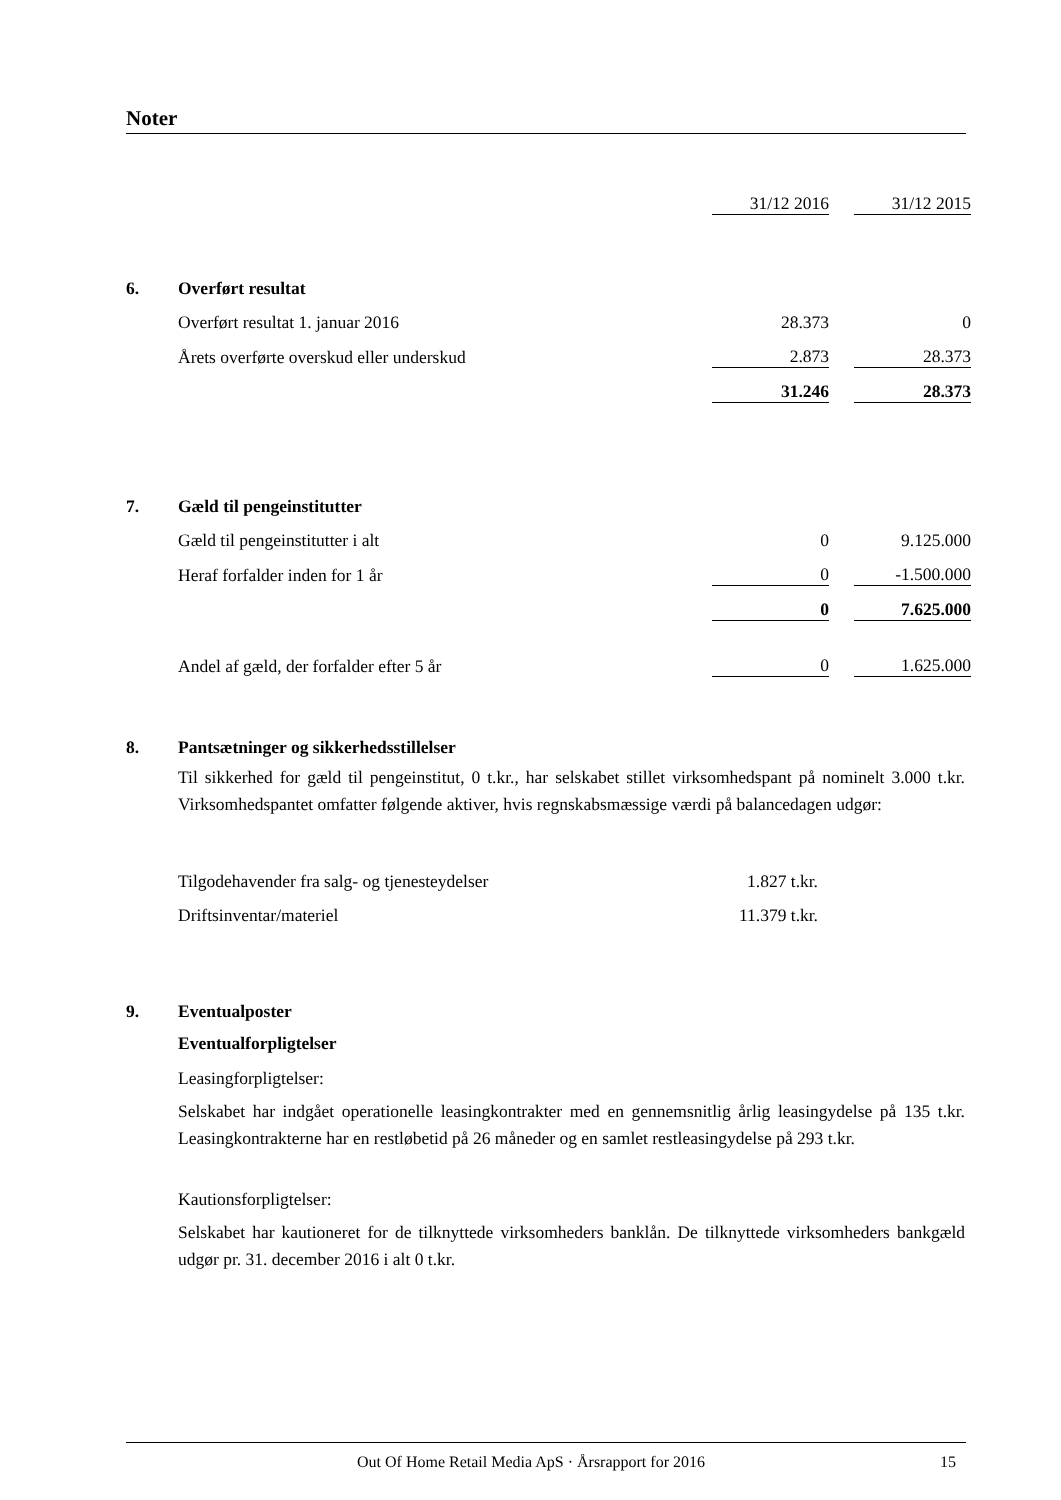Noter
| | | 31/12 2016 | | 31/12 2015 |
| 6. | Overført resultat | | | |
| | Overført resultat 1. januar 2016 | 28.373 | | 0 |
| | Årets overførte overskud eller underskud | 2.873 | | 28.373 |
| | | 31.246 | | 28.373 |
| 7. | Gæld til pengeinstitutter | | | |
| | Gæld til pengeinstitutter i alt | 0 | | 9.125.000 |
| | Heraf forfalder inden for 1 år | 0 | | -1.500.000 |
| | | 0 | | 7.625.000 |
| | Andel af gæld, der forfalder efter 5 år | 0 | | 1.625.000 |
8. Pantsætninger og sikkerhedsstillelser
Til sikkerhed for gæld til pengeinstitut, 0 t.kr., har selskabet stillet virksomhedspant på nominelt 3.000 t.kr. Virksomhedspantet omfatter følgende aktiver, hvis regnskabsmæssige værdi på balancedagen udgør:
| Tilgodehavender fra salg- og tjenesteydelser | 1.827 t.kr. |
| Driftsinventar/materiel | 11.379 t.kr. |
9. Eventualposter
Eventualforpligtelser
Leasingforpligtelser:
Selskabet har indgået operationelle leasingkontrakter med en gennemsnitlig årlig leasingydelse på 135 t.kr. Leasingkontrakterne har en restløbetid på 26 måneder og en samlet restleasingydelse på 293 t.kr.
Kautionsforpligtelser:
Selskabet har kautioneret for de tilknyttede virksomheders banklån. De tilknyttede virksomheders bankgæld udgør pr. 31. december 2016 i alt 0 t.kr.
Out Of Home Retail Media ApS · Årsrapport for 2016 15